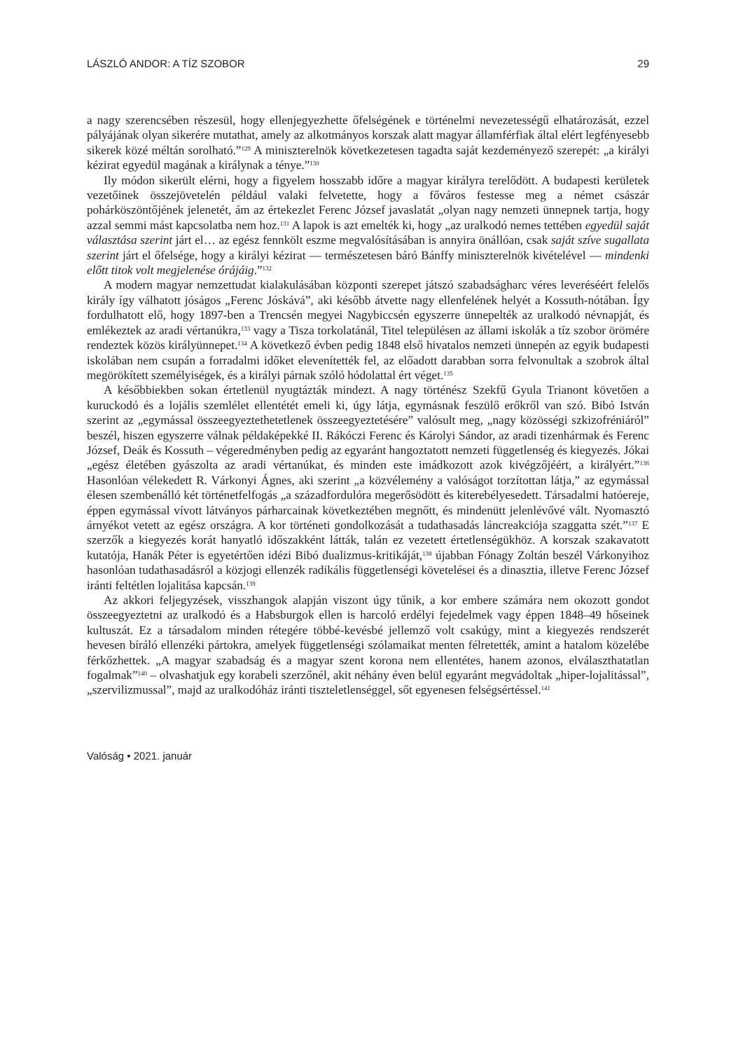LÁSZLÓ ANDOR: A TÍZ SZOBOR 29
a nagy szerencsében részesül, hogy ellenjegyezhette őfelségének e történelmi nevezetességű elhatározását, ezzel pályájának olyan sikerére mutathat, amely az alkotmányos korszak alatt magyar államférfiak által elért legfényesebb sikerek közé méltán sorolható.”<sup>129</sup> A miniszterelnök következetesen tagadta saját kezdeményező szerepét: „a királyi kézirat egyedül magának a királynak a tényе.”<sup>130</sup>
Ily módon sikerült elérni, hogy a figyelem hosszabb időre a magyar királyra terelődött. A budapesti kerületek vezetőinek összejövetelén például valaki felvetette, hogy a főváros festesse meg a német császár pohárköszöntőjének jelenetét, ám az értekezlet Ferenc József javaslatát „olyan nagy nemzeti ünnepnek tartja, hogy azzal semmi mást kapcsolatba nem hoz.<sup>131</sup> A lapok is azt emelték ki, hogy „az uralkodó nemes tettében egyedül saját választása szerint járt el… az egész fennkölt eszme megvalósításában is annyira önállóan, csak saját szíve sugallata szerint járt el őfelsége, hogy a királyi kézirat — természetesen báró Bánffy miniszterelnök kivételével — mindenki előtt titok volt megjelenése órájáig.”<sup>132</sup>
A modern magyar nemzettudat kialakulásában központi szerepet játszó szabadságharc véres leveréséért felelős király így válhatott jóságos „Ferenc Jóskává”, aki később átvette nagy ellenfelének helyét a Kossuth-nótában. Így fordulhatott elő, hogy 1897-ben a Trencsén megyei Nagybiccsén egyszerre ünnepelték az uralkodó névnapját, és emlékeztek az aradi vértanúkra,<sup>133</sup> vagy a Tisza torkolatánál, Titel településen az állami iskolák a tíz szobor örömére rendeztek közös királyünnepet.<sup>134</sup> A következő évben pedig 1848 első hivatalos nemzeti ünnepén az egyik budapesti iskolában nem csupán a forradalmi időket elevenítették fel, az előadott darabban sorra felvonultak a szobrok által megörökített személyiségek, és a királyi párnak szóló hódolattal ért véget.<sup>135</sup>
A későbbiekben sokan értetlenül nyugtázták mindezt. A nagy történész Szekfű Gyula Trianont követően a kuruckodó és a lojális szemlélet ellentétét emeli ki, úgy látja, egymásnak feszülő erőkről van szó. Bibó István szerint az „egymással összeegyeztethetetlenek összeegyeztetésére” valósult meg, „nagy közösségi szkizofréniáról” beszél, hiszen egyszerre válnak példaképekké II. Rákóczi Ferenc és Károlyi Sándor, az aradi tizenhármak és Ferenc József, Deák és Kossuth – végeredményben pedig az egyaránt hangoztatott nemzeti függetlenség és kiegyezés. Jókai „egész életében gyászolta az aradi vértanúkat, és minden este imádkozott azok kivégzőjéért, a királyért.”<sup>136</sup> Hasonlóan vélekedett R. Várkonyi Ágnes, aki szerint „a közvélemény a valóságot torzítottan látja,” az egymással élesen szembenálló két történetfelfogás „a századfordulóra megerősödött és kiterebélyesedett. Társadalmi hatóereje, éppen egymással vívott látványos párharcainak következtében megnőtt, és mindenütt jelenlévővé vált. Nyomasztó árnyékot vetett az egész országra. A kor történeti gondolkozását a tudathasadás láncreakciója szaggatta szét.”<sup>137</sup> E szerzők a kiegyezés korát hanyatló időszakként látták, talán ez vezetett értetlenségükhöz. A korszak szakavatott kutatója, Hanák Péter is egyetértően idézi Bibó dualizmus-kritikáját,<sup>138</sup> újabban Fónagy Zoltán beszél Várkonyihoz hasonlóan tudathasadásról a közjogi ellenzék radikális függetlenségi követelései és a dinasztia, illetve Ferenc József iránti feltétlen lojalitása kapcsán.<sup>139</sup>
Az akkori feljegyzések, visszhangok alapján viszont úgy tűnik, a kor embere számára nem okozott gondot összeegyeztetni az uralkodó és a Habsburgok ellen is harcoló erdélyi fejedelmek vagy éppen 1848–49 hőseinek kultuszát. Ez a társadalom minden rétegére többé-kevésbé jellemző volt csakúgy, mint a kiegyezés rendszerét hevesen bíráló ellenzéki pártokra, amelyek függetlenségi szólamaikat menten félretették, amint a hatalom közelébe férkőzhettek. „A magyar szabadság és a magyar szent korona nem ellentétes, hanem azonos, elválaszthatatlan fogalmak”<sup>140</sup> – olvashatjuk egy korabeli szerzőnél, akit néhány éven belül egyaránt megvádoltak „hiper-lojalitással”, „szervilizmussal”, majd az uralkodóház iránti tiszteletlenséggel, sőt egyenesen felségsértéssel.<sup>141</sup>
Valóság • 2021. január